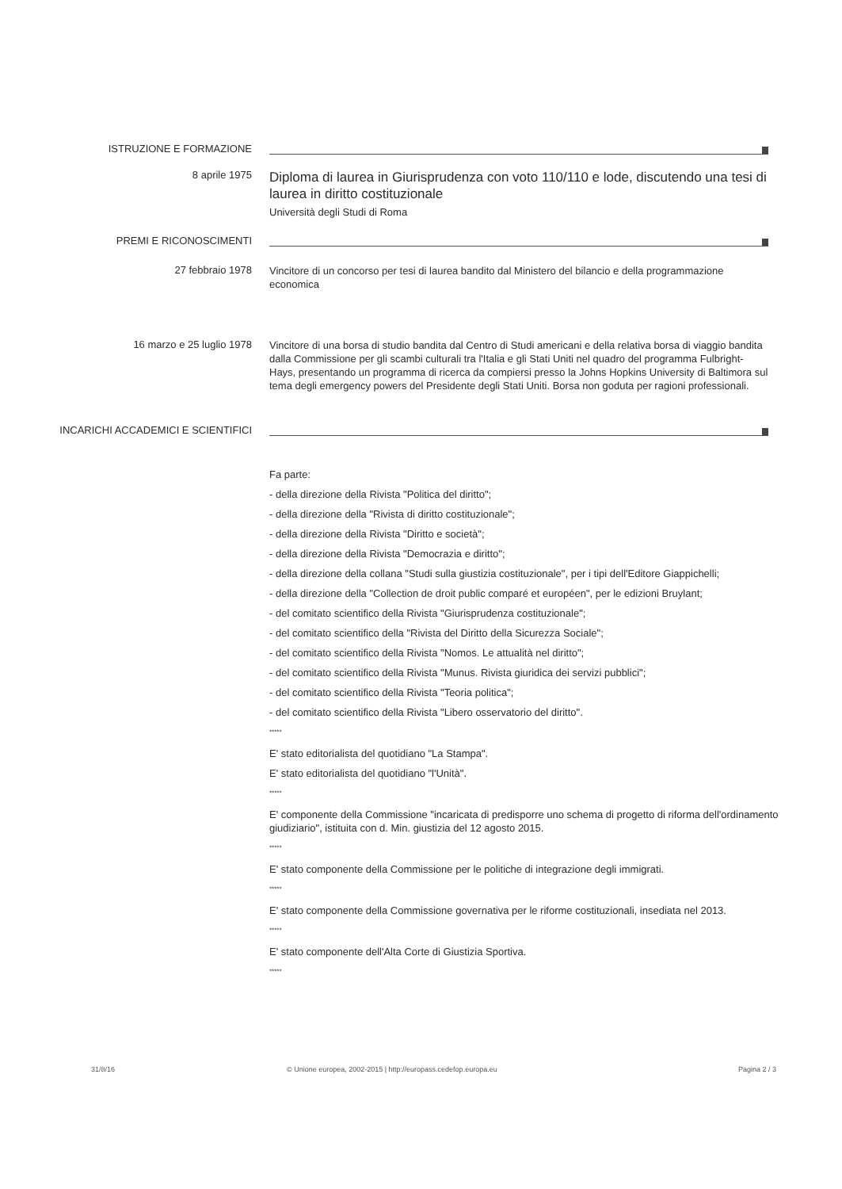ISTRUZIONE E FORMAZIONE
8 aprile 1975
Diploma di laurea in Giurisprudenza con voto 110/110 e lode, discutendo una tesi di laurea in diritto costituzionale
Università degli Studi di Roma
PREMI E RICONOSCIMENTI
27 febbraio 1978
Vincitore di un concorso per tesi di laurea bandito dal Ministero del bilancio e della programmazione economica
16 marzo e 25 luglio 1978
Vincitore di una borsa di studio bandita dal Centro di Studi americani e della relativa borsa di viaggio bandita dalla Commissione per gli scambi culturali tra l'Italia e gli Stati Uniti nel quadro del programma Fulbright-Hays, presentando un programma di ricerca da compiersi presso la Johns Hopkins University di Baltimora sul tema degli emergency powers del Presidente degli Stati Uniti. Borsa non goduta per ragioni professionali.
INCARICHI ACCADEMICI E SCIENTIFICI
Fa parte:
- della direzione della Rivista "Politica del diritto";
- della direzione della "Rivista di diritto costituzionale";
- della direzione della Rivista "Diritto e società";
- della direzione della Rivista "Democrazia e diritto";
- della direzione della collana "Studi sulla giustizia costituzionale", per i tipi dell'Editore Giappichelli;
- della direzione della "Collection de droit public comparé et européen", per le edizioni Bruylant;
- del comitato scientifico della Rivista "Giurisprudenza costituzionale";
- del comitato scientifico della "Rivista del Diritto della Sicurezza Sociale";
- del comitato scientifico della Rivista "Nomos. Le attualità nel diritto";
- del comitato scientifico della Rivista "Munus. Rivista giuridica dei servizi pubblici";
- del comitato scientifico della Rivista "Teoria politica";
- del comitato scientifico della Rivista "Libero osservatorio del diritto".
*****
E' stato editorialista del quotidiano "La Stampa".
E' stato editorialista del quotidiano "l'Unità".
*****
E' componente della Commissione "incaricata di predisporre uno schema di progetto di riforma dell'ordinamento giudiziario", istituita con d. Min. giustizia del 12 agosto 2015.
*****
E' stato componente della Commissione per le politiche di integrazione degli immigrati.
*****
E' stato componente della Commissione governativa per le riforme costituzionali, insediata nel 2013.
*****
E' stato componente dell'Alta Corte di Giustizia Sportiva.
*****
31/8/16 © Unione europea, 2002-2015 | http://europass.cedefop.europa.eu Pagina 2 / 3